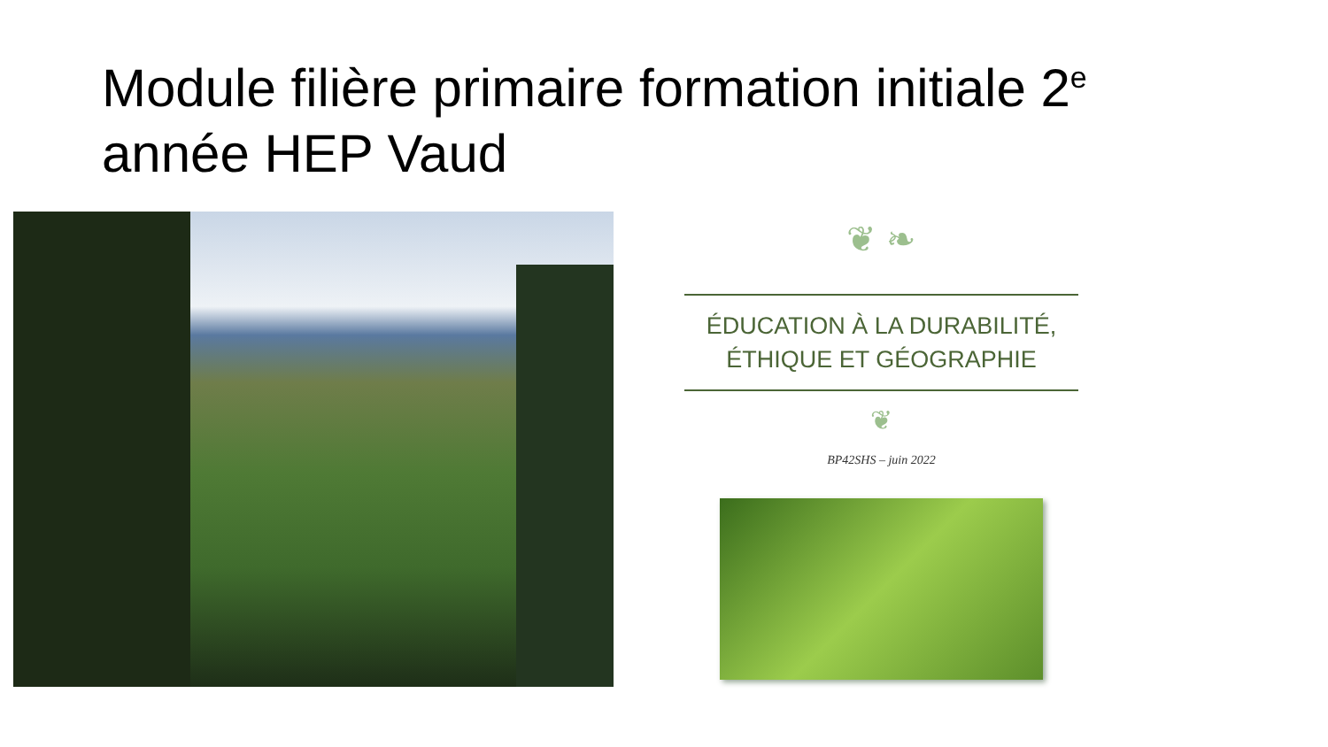Module filière primaire formation initiale 2<sup>e</sup> année HEP Vaud
❦ ❧
ÉDUCATION À LA DURABILITÉ,
ÉTHIQUE ET GÉOGRAPHIE
❦
BP42SHS – juin 2022